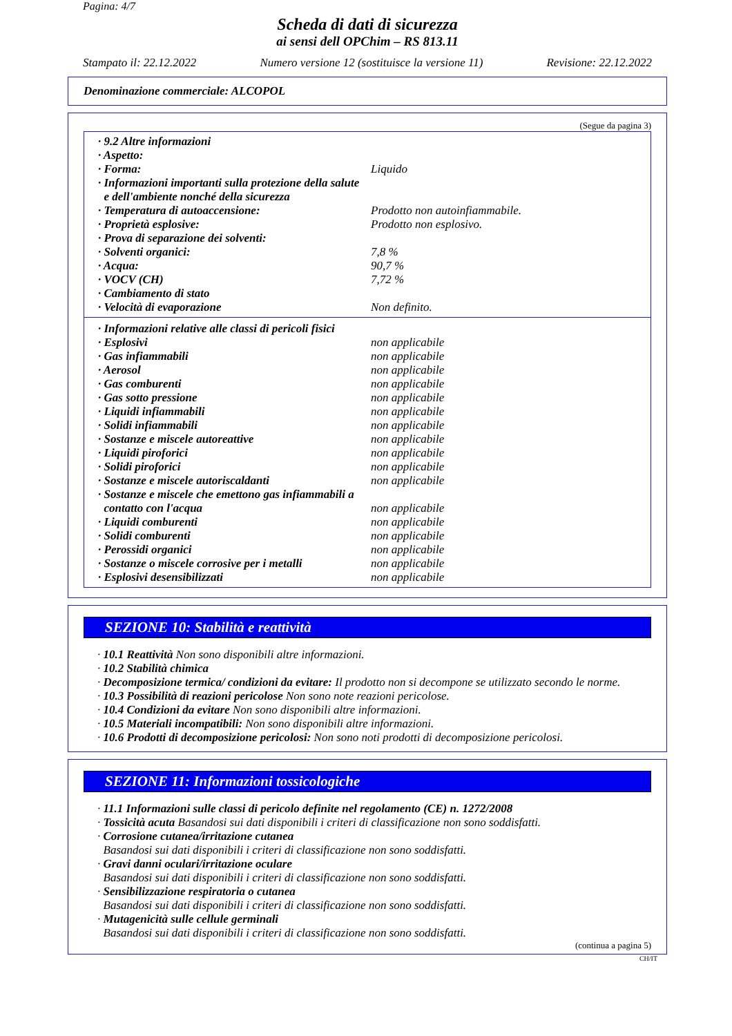Pagina: 4/7
Scheda di dati di sicurezza
ai sensi dell OPChim – RS 813.11
Stampato il: 22.12.2022 Numero versione 12 (sostituisce la versione 11) Revisione: 22.12.2022
Denominazione commerciale: ALCOPOL
(Segue da pagina 3)
| · 9.2 Altre informazioni | |
| · Aspetto: | |
| · Forma: | Liquido |
| · Informazioni importanti sulla protezione della salute e dell'ambiente nonché della sicurezza | |
| · Temperatura di autoaccensione: | Prodotto non autoinfiammabile. |
| · Proprietà esplosive: | Prodotto non esplosivo. |
| · Prova di separazione dei solventi: | |
| · Solventi organici: | 7,8 % |
| · Acqua: | 90,7 % |
| · VOCV (CH) | 7,72 % |
| · Cambiamento di stato | |
| · Velocità di evaporazione | Non definito. |
| · Informazioni relative alle classi di pericoli fisici | |
| · Esplosivi | non applicabile |
| · Gas infiammabili | non applicabile |
| · Aerosol | non applicabile |
| · Gas comburenti | non applicabile |
| · Gas sotto pressione | non applicabile |
| · Liquidi infiammabili | non applicabile |
| · Solidi infiammabili | non applicabile |
| · Sostanze e miscele autoreattive | non applicabile |
| · Liquidi piroforici | non applicabile |
| · Solidi piroforici | non applicabile |
| · Sostanze e miscele autoriscaldanti | non applicabile |
| · Sostanze e miscele che emettono gas infiammabili a contatto con l'acqua | non applicabile |
| · Liquidi comburenti | non applicabile |
| · Solidi comburenti | non applicabile |
| · Perossidi organici | non applicabile |
| · Sostanze o miscele corrosive per i metalli | non applicabile |
| · Esplosivi desensibilizzati | non applicabile |
SEZIONE 10: Stabilità e reattività
· 10.1 Reattività Non sono disponibili altre informazioni.
· 10.2 Stabilità chimica
· Decomposizione termica/ condizioni da evitare: Il prodotto non si decompone se utilizzato secondo le norme.
· 10.3 Possibilità di reazioni pericolose Non sono note reazioni pericolose.
· 10.4 Condizioni da evitare Non sono disponibili altre informazioni.
· 10.5 Materiali incompatibili: Non sono disponibili altre informazioni.
· 10.6 Prodotti di decomposizione pericolosi: Non sono noti prodotti di decomposizione pericolosi.
SEZIONE 11: Informazioni tossicologiche
· 11.1 Informazioni sulle classi di pericolo definite nel regolamento (CE) n. 1272/2008
· Tossicità acuta Basandosi sui dati disponibili i criteri di classificazione non sono soddisfatti.
· Corrosione cutanea/irritazione cutanea
Basandosi sui dati disponibili i criteri di classificazione non sono soddisfatti.
· Gravi danni oculari/irritazione oculare
Basandosi sui dati disponibili i criteri di classificazione non sono soddisfatti.
· Sensibilizzazione respiratoria o cutanea
Basandosi sui dati disponibili i criteri di classificazione non sono soddisfatti.
· Mutagenicità sulle cellule germinali
Basandosi sui dati disponibili i criteri di classificazione non sono soddisfatti.
(continua a pagina 5)
CH/IT